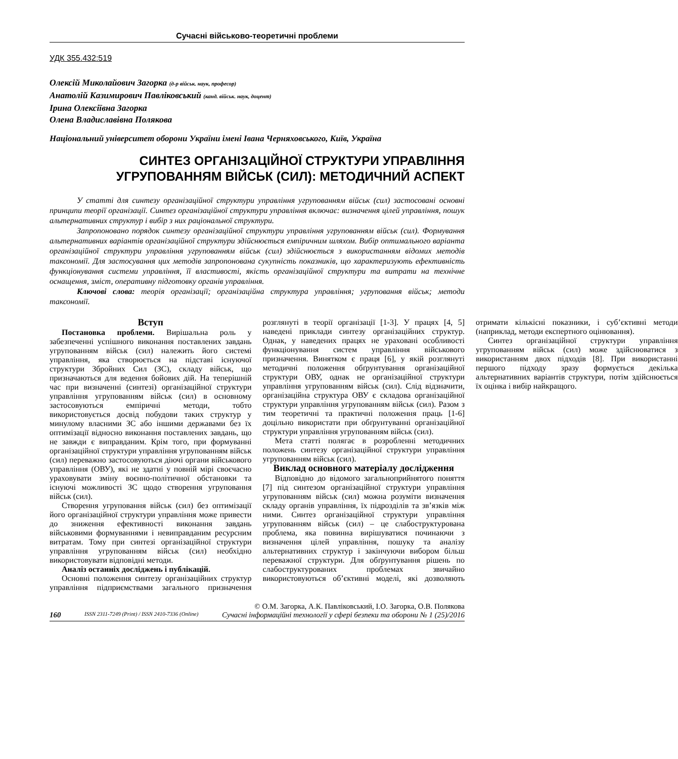Сучасні військово-теоретичні проблеми
УДК 355.432:519
Олексій Миколайович Загорка (д-р військ. наук, професор)
Анатолій Казимирович Павліковський (канд. військ. наук, доцент)
Ірина Олексіївна Загорка
Олена Владиславівна Полякова
Національний університет оборони України імені Івана Черняховського, Київ, Україна
СИНТЕЗ ОРГАНІЗАЦІЙНОЇ СТРУКТУРИ УПРАВЛІННЯ
УГРУПОВАННЯМ ВІЙСЬК (СИЛ): МЕТОДИЧНИЙ АСПЕКТ
У статті для синтезу організаційної структури управління угрупованням військ (сил) застосовані основні принципи теорії організації. Синтез організаційної структури управління включає: визначення цілей управління, пошук альтернативних структур і вибір з них раціональної структури.
Запропоновано порядок синтезу організаційної структури управління угрупованням військ (сил). Формування альтернативних варіантів організаційної структури здійснюється емпіричним шляхом. Вибір оптимального варіанта організаційної структури управління угрупованням військ (сил) здійснюється з використанням відомих методів таксономії. Для застосування цих методів запропонована сукупність показників, що характеризують ефективність функціонування системи управління, її властивості, якість організаційної структури та витрати на технічне оснащення, зміст, оперативну підготовку органів управління.
Ключові слова: теорія організації; організаційна структура управління; угруповання військ; методи таксономії.
Вступ
Постановка проблеми. Вирішальна роль у забезпеченні успішного виконання поставлених завдань угрупованням військ (сил) належить його системі управління, яка створюється на підставі існуючої структури Збройних Сил (ЗС), складу військ, що призначаються для ведення бойових дій. На теперішній час при визначенні (синтезі) організаційної структури управління угрупованням військ (сил) в основному застосовуються емпіричні методи, тобто використовується досвід побудови таких структур у минулому власними ЗС або іншими державами без їх оптимізації відносно виконання поставлених завдань, що не завжди є виправданим. Крім того, при формуванні організаційної структури управління угрупованням військ (сил) переважно застосовуються діючі органи військового управління (ОВУ), які не здатні у повній мірі своєчасно ураховувати зміну воєнно-політичної обстановки та існуючі можливості ЗС щодо створення угруповання військ (сил).
Створення угруповання військ (сил) без оптимізації його організаційної структури управління може привести до зниження ефективності виконання завдань військовими формуваннями і невиправданим ресурсним витратам. Тому при синтезі організаційної структури управління угрупованням військ (сил) необхідно використовувати відповідні методи.
Аналіз останніх досліджень і публікацій.
Основні положення синтезу організаційних структур управління підприємствами загального призначення розглянуті в теорії організації [1-3]. У працях [4, 5] наведені приклади синтезу організаційних структур. Однак, у наведених працях не ураховані особливості функціонування систем управління військового призначення. Винятком є праця [6], у якій розглянуті методичні положення обґрунтування організаційної структури ОВУ, однак не організаційної структури управління угрупованням військ (сил). Слід відзначити, організаційна структура ОВУ є складова організаційної структури управління угрупованням військ (сил). Разом з тим теоретичні та практичні положення праць [1-6] доцільно використати при обґрунтуванні організаційної структури управління угрупованням військ (сил).
Мета статті полягає в розробленні методичних положень синтезу організаційної структури управління угрупованням військ (сил).
Виклад основного матеріалу дослідження
Відповідно до відомого загальноприйнятого поняття [7] під синтезом організаційної структури управління угрупованням військ (сил) можна розуміти визначення складу органів управління, їх підрозділів та зв’язків між ними. Синтез організаційної структури управління угрупованням військ (сил) – це слабоструктурована проблема, яка повинна вирішуватися починаючи з визначення цілей управління, пошуку та аналізу альтернативних структур і закінчуючи вибором більш переважної структури. Для обґрунтування рішень по слабоструктурованих проблемах звичайно використовуються об’єктивні моделі, які дозволяють отримати кількісні показники, і суб’єктивні методи (наприклад, методи експертного оцінювання).
Синтез організаційної структури управління угрупованням військ (сил) може здійснюватися з використанням двох підходів [8]. При використанні першого підходу зразу формується декілька альтернативних варіантів структури, потім здійснюється їх оцінка і вибір найкращого.
© О.М. Загорка, А.К. Павліковський, І.О. Загорка, О.В. Полякова
160 ISSN 2311-7249 (Print) / ISSN 2410-7336 (Online) Сучасні інформаційні технології у сфері безпеки та оборони № 1 (25)/2016